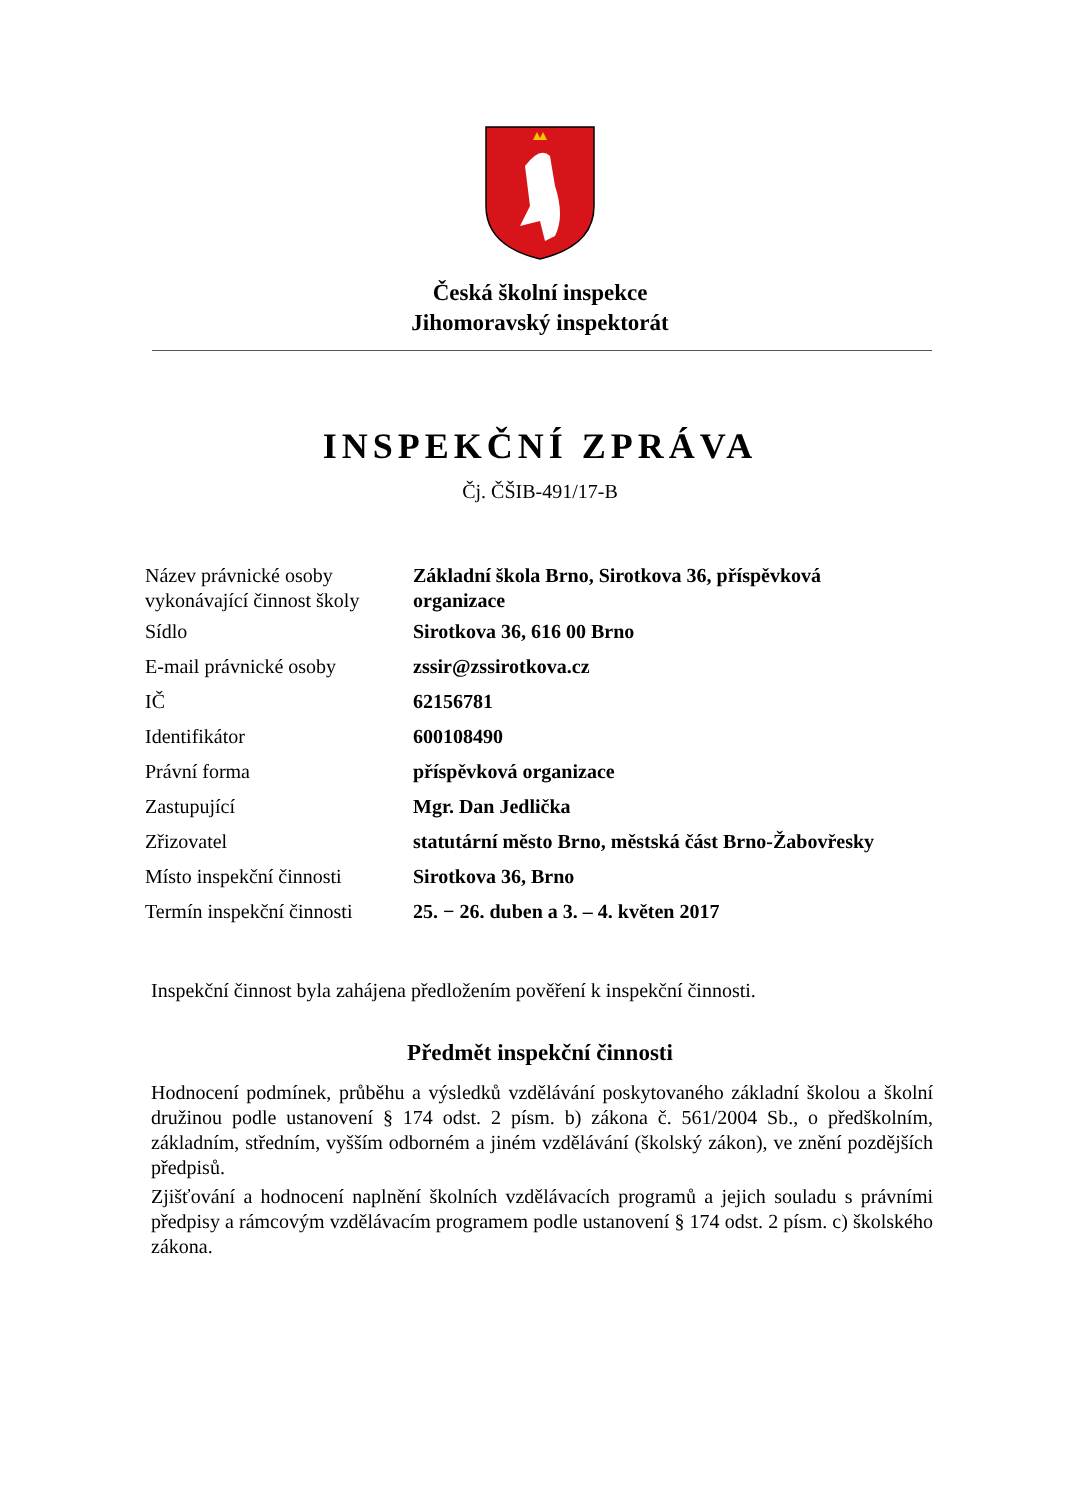Česká školní inspekce
Jihomoravský inspektorát
INSPEKČNÍ ZPRÁVA
Čj. ČŠIB-491/17-B
| Název právnické osoby vykonávající činnost školy | Základní škola Brno, Sirotkova 36, příspěvková organizace |
| Sídlo | Sirotkova 36, 616 00 Brno |
| E-mail právnické osoby | zssir@zssirotkova.cz |
| IČ | 62156781 |
| Identifikátor | 600108490 |
| Právní forma | příspěvková organizace |
| Zastupující | Mgr. Dan Jedlička |
| Zřizovatel | statutární město Brno, městská část Brno-Žabovřesky |
| Místo inspekční činnosti | Sirotkova 36, Brno |
| Termín inspekční činnosti | 25. − 26. duben a 3. – 4. květen 2017 |
Inspekční činnost byla zahájena předložením pověření k inspekční činnosti.
Předmět inspekční činnosti
Hodnocení podmínek, průběhu a výsledků vzdělávání poskytovaného základní školou a školní družinou podle ustanovení § 174 odst. 2 písm. b) zákona č. 561/2004 Sb., o předškolním, základním, středním, vyšším odborném a jiném vzdělávání (školský zákon), ve znění pozdějších předpisů.
Zjišťování a hodnocení naplnění školních vzdělávacích programů a jejich souladu s právními předpisy a rámcovým vzdělávacím programem podle ustanovení § 174 odst. 2 písm. c) školského zákona.